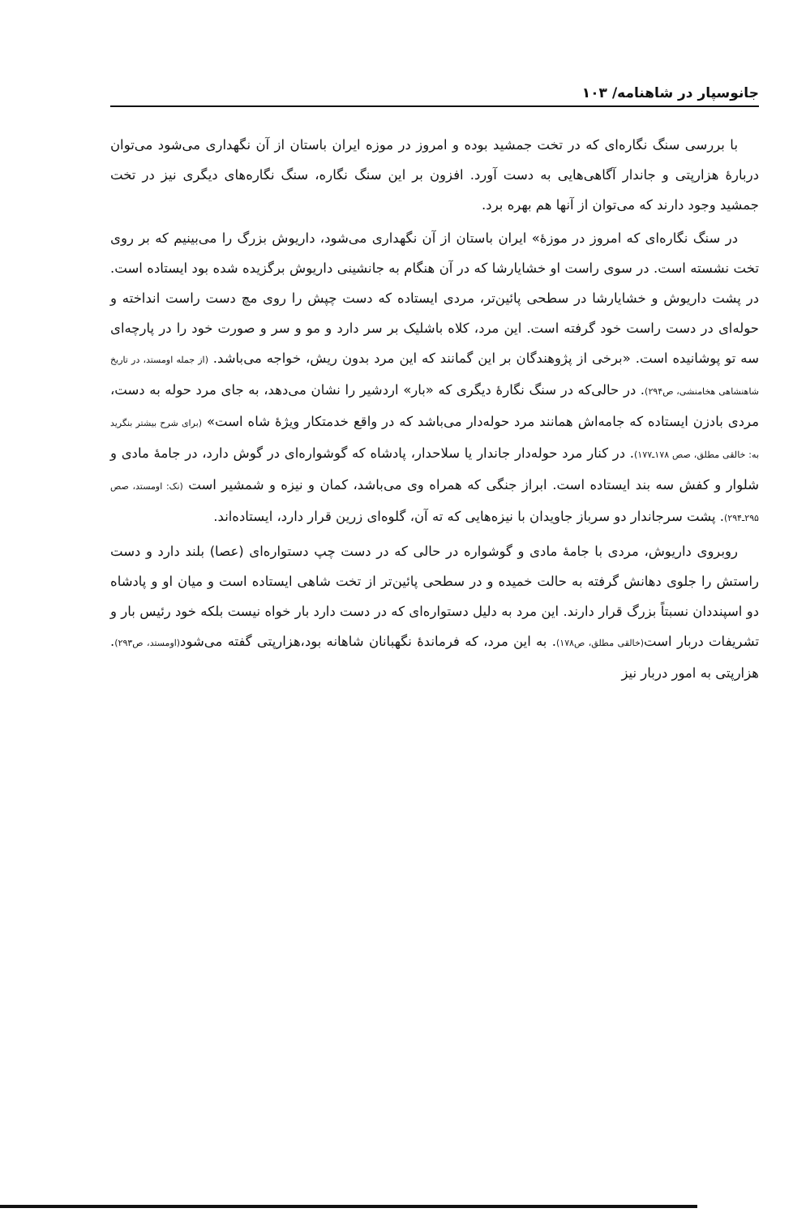جانوسپار در شاهنامه/ ۱۰۳
با بررسی سنگ نگاره‌ای که در تخت جمشید بوده و امروز در موزه ایران باستان از آن نگهداری می‌شود می‌توان دربارهٔ هزارپتی و جاندار آگاهی‌هایی به دست آورد. افزون بر این سنگ نگاره، سنگ نگاره‌های دیگری نیز در تخت جمشید وجود دارند که می‌توان از آنها هم بهره برد.
در سنگ نگاره‌ای که امروز در موزهٔ» ایران باستان از آن نگهداری می‌شود، داریوش بزرگ را می‌بینیم که بر روی تخت نشسته است. در سوی راست او خشایارشا که در آن هنگام به جانشینی داریوش برگزیده شده بود ایستاده است. در پشت داریوش و خشایارشا در سطحی پائین‌تر، مردی ایستاده که دست چپش را روی مچ دست راست انداخته و حوله‌ای در دست راست خود گرفته است. این مرد، کلاه باشلیک بر سر دارد و مو و سر و صورت خود را در پارچه‌ای سه تو پوشانیده است. «برخی از پژوهندگان بر این گمانند که این مرد بدون ریش، خواجه می‌باشد. (از جمله اومستد، در تاریخ شاهنشاهی هخامنشی، ص۲۹۴). در حالی‌که در سنگ نگارهٔ دیگری که «بار» اردشیر را نشان می‌دهد، به جای مرد حوله به دست، مردی بادزن ایستاده که جامه‌اش همانند مرد حوله‌دار می‌باشد که در واقع خدمتکار ویژهٔ شاه است» (برای شرح بیشتر بنگرید به: خالقی مطلق، صص ۱۷۸ـ۱۷۷). در کنار مرد حوله‌دار جاندار یا سلاحدار، پادشاه که گوشواره‌ای در گوش دارد، در جامهٔ مادی و شلوار و کفش سه بند ایستاده است. ابراز جنگی که همراه وی می‌باشد، کمان و نیزه و شمشیر است (نک: اومستد، صص ۲۹۵ـ۲۹۴). پشت سرجاندار دو سرباز جاویدان با نیزه‌هایی که ته آن، گلوه‌ای زرین قرار دارد، ایستاده‌اند.
روبروی داریوش، مردی با جامهٔ مادی و گوشواره در حالی که در دست چپ دستواره‌ای (عصا) بلند دارد و دست راستش را جلوی دهانش گرفته به حالت خمیده و در سطحی پائین‌تر از تخت شاهی ایستاده است و میان او و پادشاه دو اسپنددان نسبتاً بزرگ قرار دارند. این مرد به دلیل دستواره‌ای که در دست دارد بار خواه نیست بلکه خود رئیس بار و تشریفات دربار است(خالقی مطلق، ص۱۷۸). به این مرد، که فرماندهٔ نگهبانان شاهانه بود،هزارپتی گفته می‌شود(اومستد، ص۲۹۳). هزارپتی به امور دربار نیز